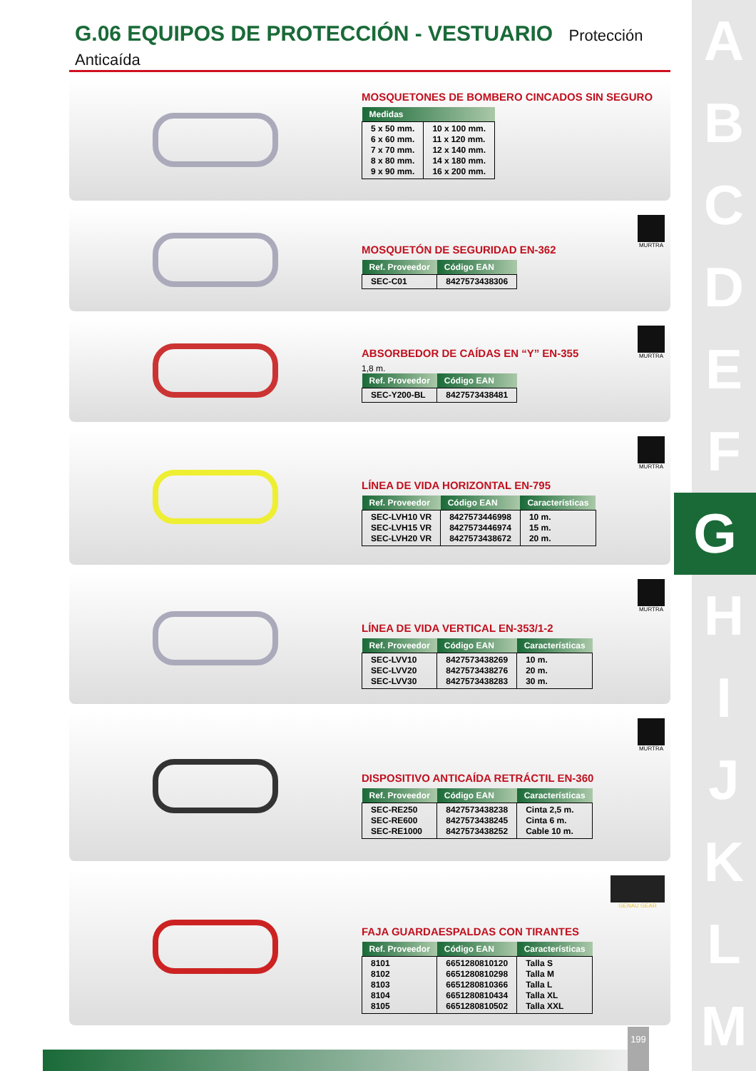A
B
C
D
E
F
G
H
I
J
K
L
M
G.06 EQUIPOS DE PROTECCIÓN - VESTUARIO Protección Anticaída
MOSQUETONES DE BOMBERO CINCADOS SIN SEGURO
| Medidas | |
| --- | --- |
| 5 x 50 mm. 6 x 60 mm. 7 x 70 mm. 8 x 80 mm. 9 x 90 mm. | 10 x 100 mm. 11 x 120 mm. 12 x 140 mm. 14 x 180 mm. 16 x 200 mm. |
MOSQUETÓN DE SEGURIDAD EN-362
| Ref. Proveedor | Código EAN |
| --- | --- |
| SEC-C01 | 8427573438306 |
MURTRA
ABSORBEDOR DE CAÍDAS EN “Y” EN-355
1,8 m.
| Ref. Proveedor | Código EAN |
| --- | --- |
| SEC-Y200-BL | 8427573438481 |
MURTRA
LÍNEA DE VIDA HORIZONTAL EN-795
| Ref. Proveedor | Código EAN | Características |
| --- | --- | --- |
| SEC-LVH10 VR SEC-LVH15 VR SEC-LVH20 VR | 8427573446998 8427573446974 8427573438672 | 10 m. 15 m. 20 m. |
MURTRA
LÍNEA DE VIDA VERTICAL EN-353/1-2
| Ref. Proveedor | Código EAN | Características |
| --- | --- | --- |
| SEC-LVV10 SEC-LVV20 SEC-LVV30 | 8427573438269 8427573438276 8427573438283 | 10 m. 20 m. 30 m. |
MURTRA
DISPOSITIVO ANTICAÍDA RETRÁCTIL EN-360
| Ref. Proveedor | Código EAN | Características |
| --- | --- | --- |
| SEC-RE250 SEC-RE600 SEC-RE1000 | 8427573438238 8427573438245 8427573438252 | Cinta 2,5 m. Cinta 6 m. Cable 10 m. |
MURTRA
FAJA GUARDAESPALDAS CON TIRANTES
| Ref. Proveedor | Código EAN | Características |
| --- | --- | --- |
| 8101 8102 8103 8104 8105 | 6651280810120 6651280810298 6651280810366 6651280810434 6651280810502 | Talla S Talla M Talla L Talla XL Talla XXL |
GENAU GEAR
199